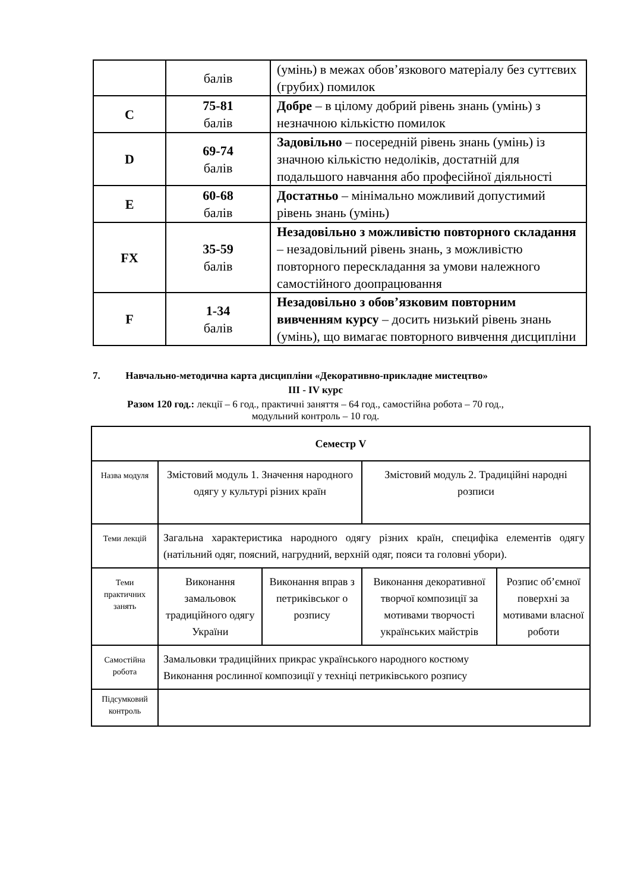| | балів | (умінь) в межах обов’язкового матеріалу без суттєвих (грубих) помилок |
| C | 75-81 балів | Добре – в цілому добрий рівень знань (умінь) з незначною кількістю помилок |
| D | 69-74 балів | Задовільно – посередній рівень знань (умінь) із значною кількістю недоліків, достатній для подальшого навчання або професійної діяльності |
| E | 60-68 балів | Достатньо – мінімально можливий допустимий рівень знань (умінь) |
| FX | 35-59 балів | Незадовільно з можливістю повторного складання – незадовільний рівень знань, з можливістю повторного перескладання за умови належного самостійного доопрацювання |
| F | 1-34 балів | Незадовільно з обов’язковим повторним вивченням курсу – досить низький рівень знань (умінь), що вимагає повторного вивчення дисципліни |
7. Навчально-методична карта дисципліни «Декоративно-прикладне мистецтво»
ІІІ - IV курс
Разом 120 год.: лекції – 6 год., практичні заняття – 64 год., самостійна робота – 70 год.,
модульний контроль – 10 год.
| Семестр V | | | | |
| Назва модуля | Змістовий модуль 1. Значення народного одягу у культурі різних країн | | Змістовий модуль 2. Традиційні народні розписи | |
| Теми лекцій | Загальна характеристика народного одягу різних країн, специфіка елементів одягу (натільний одяг, поясний, нагрудний, верхній одяг, пояси та головні убори). | | | |
| Теми практичних занять | Виконання замальовок традиційного одягу України | Виконання вправ з петриківськог о розпису | Виконання декоративної творчої композиції за мотивами творчості українських майстрів | Розпис об’ємної поверхні за мотивами власної роботи |
| Самостійна робота | Замальовки традиційних прикрас українського народного костюму Виконання рослинної композиції у техніці петриківського розпису | | | |
| Підсумковий контроль | | | | |